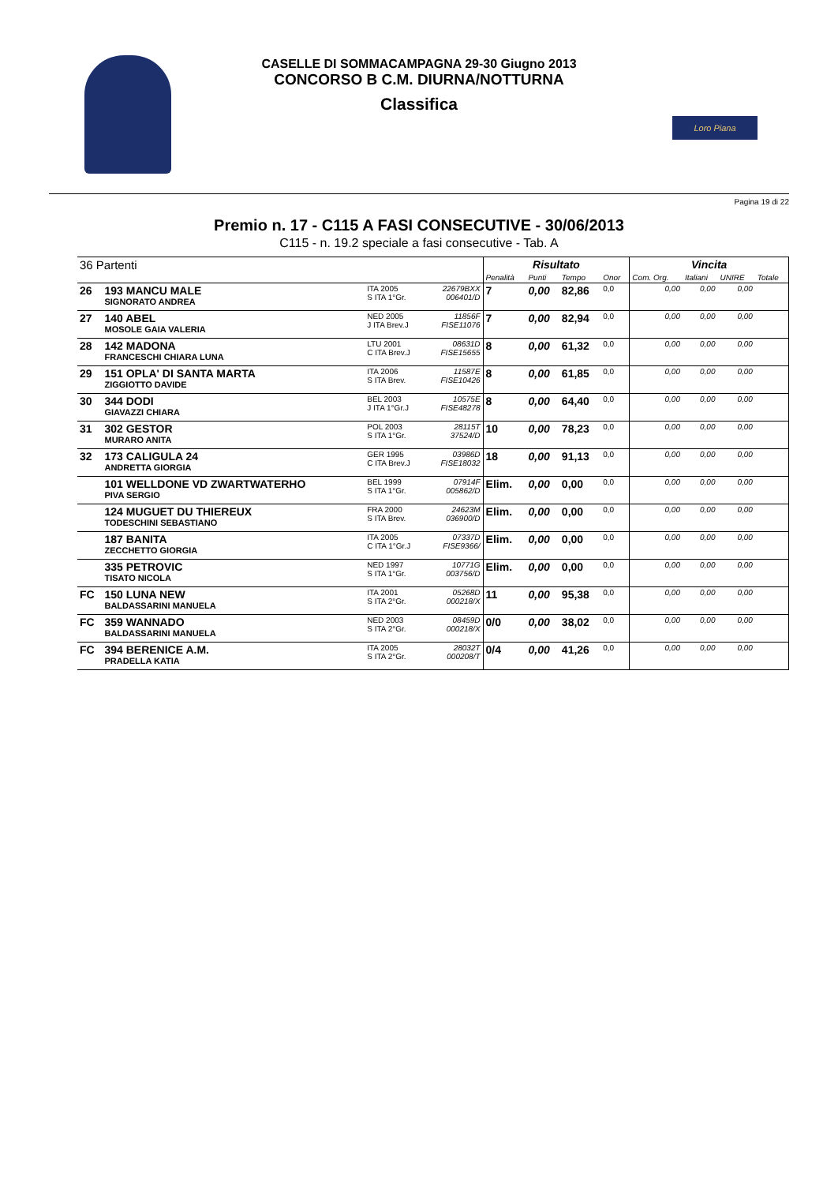CASELLE DI SOMMACAMPAGNA 29-30 Giugno 2013
CONCORSO B C.M. DIURNA/NOTTURNA
Classifica
Loro Piana
Pagina 19 di 22
Premio n. 17 - C115 A FASI CONSECUTIVE - 30/06/2013
C115 - n. 19.2 speciale a fasi consecutive - Tab. A
| 36 Partenti | | | | Risultato | | | | Vincita | | | |
| --- | --- | --- | --- | --- | --- | --- | --- | --- | --- | --- | --- |
| | | | | Penalità | Punti | Tempo | Onor | Com. Org. | Italiani | UNIRE | Totale |
| 26 | 193 MANCU MALE SIGNORATO ANDREA | ITA 2005 S ITA 1°Gr. | 22679BXX 006401/D | 7 | 0,00 | 82,86 | 0,0 | 0,00 | 0,00 | 0,00 | |
| 27 | 140 ABEL MOSOLE GAIA VALERIA | NED 2005 J ITA Brev.J | 11856F FISE11076 | 7 | 0,00 | 82,94 | 0,0 | 0,00 | 0,00 | 0,00 | |
| 28 | 142 MADONA FRANCESCHI CHIARA LUNA | LTU 2001 C ITA Brev.J | 08631D FISE15655 | 8 | 0,00 | 61,32 | 0,0 | 0,00 | 0,00 | 0,00 | |
| 29 | 151 OPLA' DI SANTA MARTA ZIGGIOTTO DAVIDE | ITA 2006 S ITA Brev. | 11587E FISE10426 | 8 | 0,00 | 61,85 | 0,0 | 0,00 | 0,00 | 0,00 | |
| 30 | 344 DODI GIAVAZZI CHIARA | BEL 2003 J ITA 1°Gr.J | 10575E FISE48278 | 8 | 0,00 | 64,40 | 0,0 | 0,00 | 0,00 | 0,00 | |
| 31 | 302 GESTOR MURARO ANITA | POL 2003 S ITA 1°Gr. | 28115T 37524/D | 10 | 0,00 | 78,23 | 0,0 | 0,00 | 0,00 | 0,00 | |
| 32 | 173 CALIGULA 24 ANDRETTA GIORGIA | GER 1995 C ITA Brev.J | 03986D FISE18032 | 18 | 0,00 | 91,13 | 0,0 | 0,00 | 0,00 | 0,00 | |
| | 101 WELLDONE VD ZWARTWATERHO PIVA SERGIO | BEL 1999 S ITA 1°Gr. | 07914F 005862/D | Elim. | 0,00 | 0,00 | 0,0 | 0,00 | 0,00 | 0,00 | |
| | 124 MUGUET DU THIEREUX TODESCHINI SEBASTIANO | FRA 2000 S ITA Brev. | 24623M 036900/D | Elim. | 0,00 | 0,00 | 0,0 | 0,00 | 0,00 | 0,00 | |
| | 187 BANITA ZECCHETTO GIORGIA | ITA 2005 C ITA 1°Gr.J | 07337D FISE9366/ | Elim. | 0,00 | 0,00 | 0,0 | 0,00 | 0,00 | 0,00 | |
| | 335 PETROVIC TISATO NICOLA | NED 1997 S ITA 1°Gr. | 10771G 003756/D | Elim. | 0,00 | 0,00 | 0,0 | 0,00 | 0,00 | 0,00 | |
| FC | 150 LUNA NEW BALDASSARINI MANUELA | ITA 2001 S ITA 2°Gr. | 05268D 000218/X | 11 | 0,00 | 95,38 | 0,0 | 0,00 | 0,00 | 0,00 | |
| FC | 359 WANNADO BALDASSARINI MANUELA | NED 2003 S ITA 2°Gr. | 08459D 000218/X | 0/0 | 0,00 | 38,02 | 0,0 | 0,00 | 0,00 | 0,00 | |
| FC | 394 BERENICE A.M. PRADELLA KATIA | ITA 2005 S ITA 2°Gr. | 28032T 000208/T | 0/4 | 0,00 | 41,26 | 0,0 | 0,00 | 0,00 | 0,00 | |